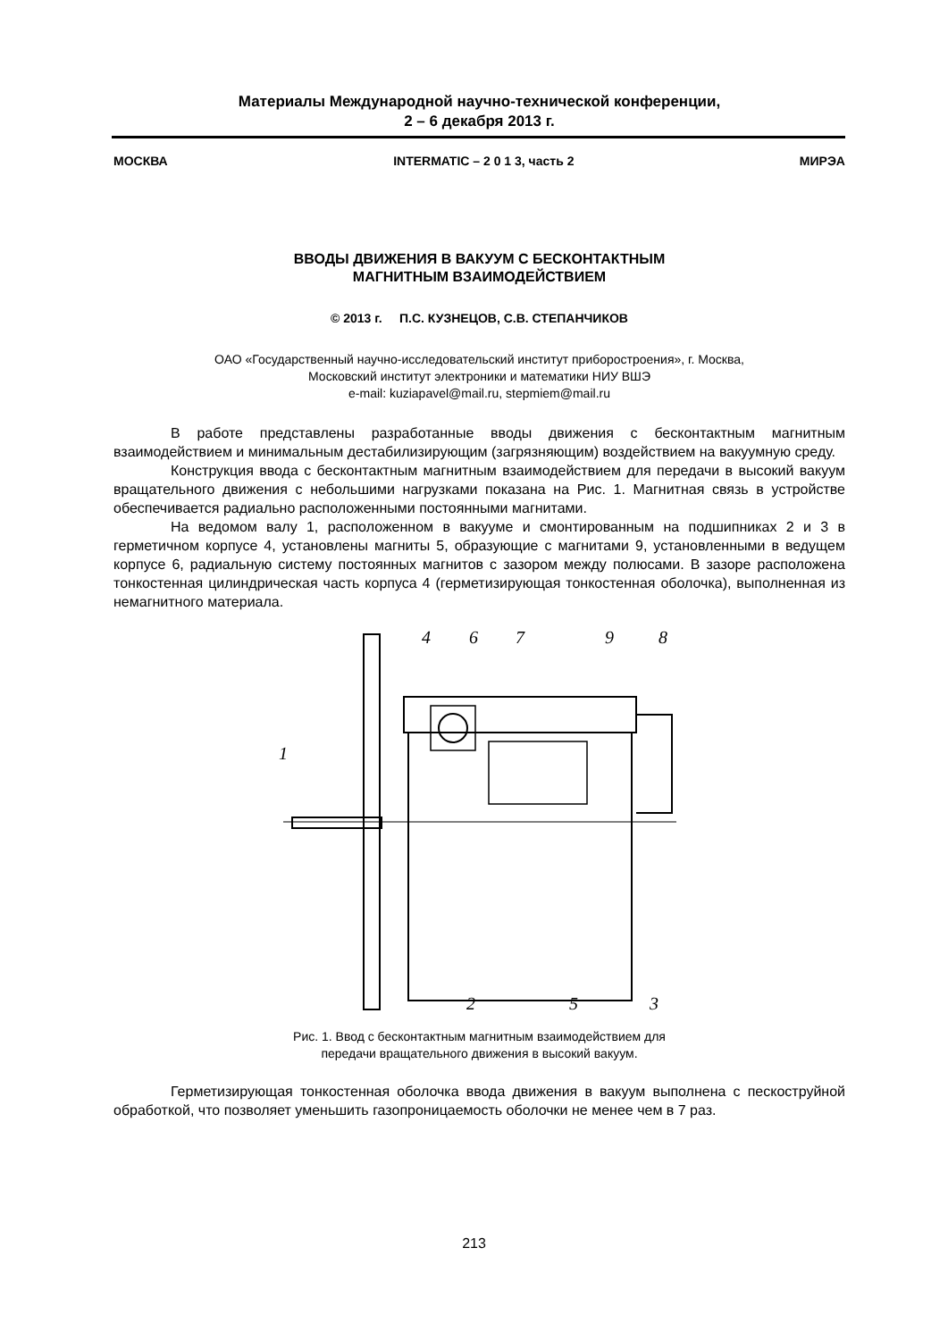Материалы Международной научно-технической конференции,
2 – 6 декабря 2013 г.
МОСКВА INTERMATIC – 2 0 1 3, часть 2 МИРЭА
ВВОДЫ ДВИЖЕНИЯ В ВАКУУМ С БЕСКОНТАКТНЫМ
МАГНИТНЫМ ВЗАИМОДЕЙСТВИЕМ
© 2013 г. П.С. КУЗНЕЦОВ, С.В. СТЕПАНЧИКОВ
ОАО «Государственный научно-исследовательский институт приборостроения», г. Москва,
Московский институт электроники и математики НИУ ВШЭ
e-mail: kuziapavel@mail.ru, stepmiem@mail.ru
В работе представлены разработанные вводы движения с бесконтактным магнитным взаимодействием и минимальным дестабилизирующим (загрязняющим) воздействием на вакуумную среду.
Конструкция ввода с бесконтактным магнитным взаимодействием для передачи в высокий вакуум вращательного движения с небольшими нагрузками показана на Рис. 1. Магнитная связь в устройстве обеспечивается радиально расположенными постоянными магнитами.
На ведомом валу 1, расположенном в вакууме и смонтированным на подшипниках 2 и 3 в герметичном корпусе 4, установлены магниты 5, образующие с магнитами 9, установленными в ведущем корпусе 6, радиальную систему постоянных магнитов с зазором между полюсами. В зазоре расположена тонкостенная цилиндрическая часть корпуса 4 (герметизирующая тонкостенная оболочка), выполненная из немагнитного материала.
4
6
7
9
8
1
2
5
3
Рис. 1. Ввод с бесконтактным магнитным взаимодействием для
передачи вращательного движения в высокий вакуум.
Герметизирующая тонкостенная оболочка ввода движения в вакуум выполнена с пескоструйной обработкой, что позволяет уменьшить газопроницаемость оболочки не менее чем в 7 раз.
213